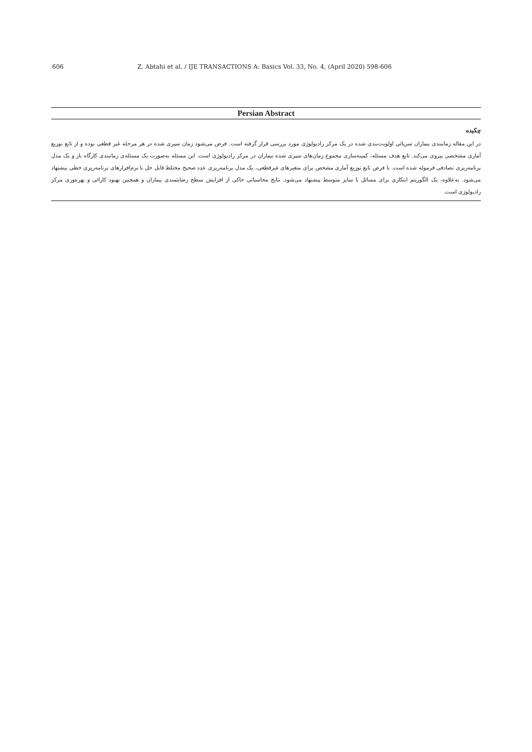606 Z. Abtahi et al. / IJE TRANSACTIONS A: Basics Vol. 33, No. 4, (April 2020) 598-606
Persian Abstract
چکیده
در این مقاله زمانبندی بیماران سرپائی اولویت‌بندی شده در یک مرکز رادیولوژی مورد بررسی قرار گرفته است. فرض می‌شود زمان سپری شده در هر مرحله غیر قطعی بوده و از تابع توزیع آماری مشخصی پیروی می‌کند. تابع هدف مسئله، کمینه‌سازی مجموع زمان‌های سپری شده بیماران در مرکز رادیولوژی است. این مسئله به‌صورت یک مسئله‌ی زمانبندی کارگاه باز و یک مدل برنامه‌ریزی تصادفی فرموله شده است. با فرض تابع توزیع آماری مشخص برای متغیرهای غیرقطعی، یک مدل برنامه‌ریزی عدد صحیح مختلط قابل حل با نرم‌افزارهای برنامه‌ریزی خطی پیشنهاد می‌شود. به‌علاوه، یک الگوریتم ابتکاری برای مسائل با سایز متوسط پیشنهاد می‌شود. نتایج محاسباتی حاکی از افزایش سطح رضایتمندی بیماران و همچنین بهبود کارائی و بهره‌وری مرکز رادیولوژی است.